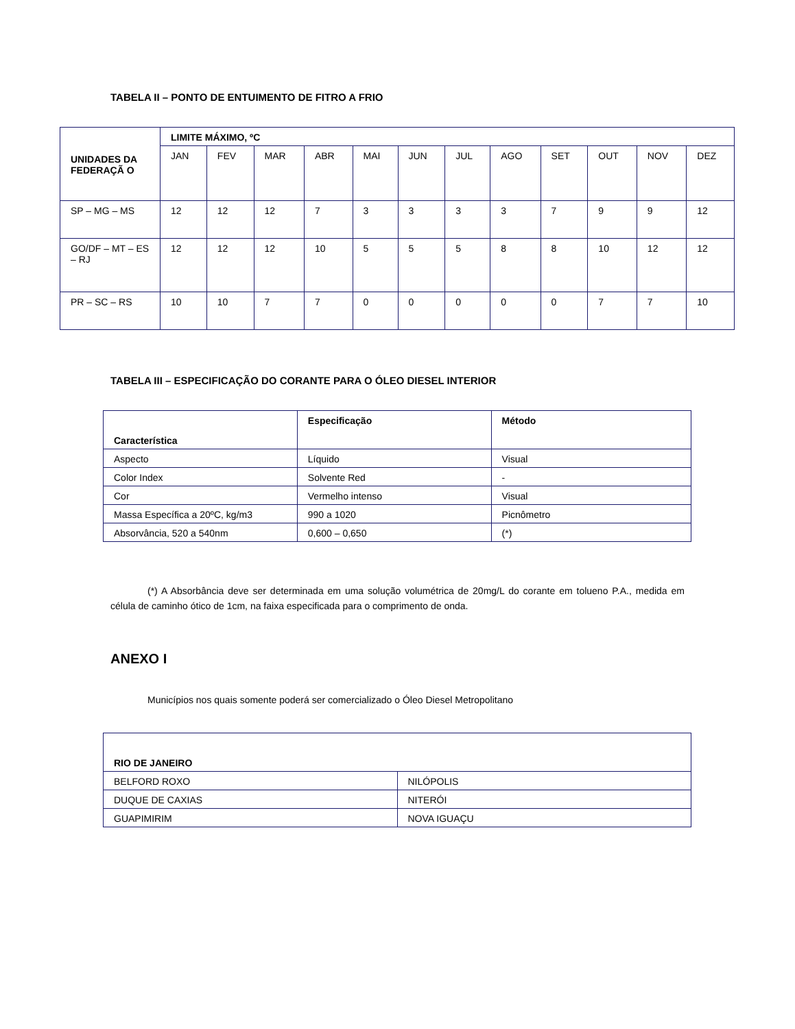TABELA II – PONTO DE ENTUIMENTO DE FITRO A FRIO
| UNIDADES DA FEDERAÇÃ O | LIMITE MÁXIMO, ºC | | | | | | | | | | | |
| --- | --- | --- | --- | --- | --- | --- | --- | --- | --- | --- | --- | --- |
| | JAN | FEV | MAR | ABR | MAI | JUN | JUL | AGO | SET | OUT | NOV | DEZ |
| SP – MG – MS | 12 | 12 | 12 | 7 | 3 | 3 | 3 | 3 | 7 | 9 | 9 | 12 |
| GO/DF – MT – ES – RJ | 12 | 12 | 12 | 10 | 5 | 5 | 5 | 8 | 8 | 10 | 12 | 12 |
| PR – SC – RS | 10 | 10 | 7 | 7 | 0 | 0 | 0 | 0 | 0 | 7 | 7 | 10 |
TABELA III – ESPECIFICAÇÃO DO CORANTE PARA O ÓLEO DIESEL INTERIOR
| Característica | Especificação | Método |
| --- | --- | --- |
| Aspecto | Líquido | Visual |
| Color Index | Solvente Red | - |
| Cor | Vermelho intenso | Visual |
| Massa Específica a 20ºC, kg/m3 | 990 a 1020 | Picnômetro |
| Absorvância, 520 a 540nm | 0,600 – 0,650 | (*) |
(*) A Absorbância deve ser determinada em uma solução volumétrica de 20mg/L do corante em tolueno P.A., medida em célula de caminho ótico de 1cm, na faixa especificada para o comprimento de onda.
ANEXO I
Municípios nos quais somente poderá ser comercializado o Óleo Diesel Metropolitano
| RIO DE JANEIRO | |
| --- | --- |
| BELFORD ROXO | NILÓPOLIS |
| DUQUE DE CAXIAS | NITERÓI |
| GUAPIMIRIM | NOVA IGUAÇU |